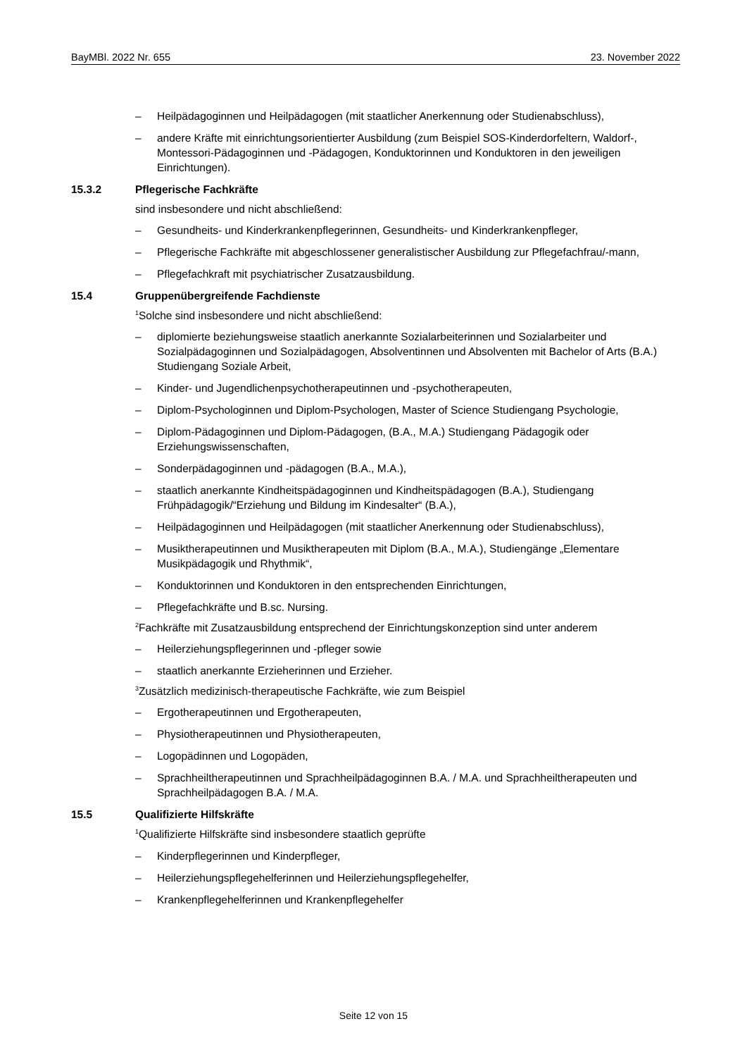BayMBl. 2022 Nr. 655 23. November 2022
– Heilpädagoginnen und Heilpädagogen (mit staatlicher Anerkennung oder Studienabschluss),
– andere Kräfte mit einrichtungsorientierter Ausbildung (zum Beispiel SOS-Kinderdorfeltern, Waldorf-, Montessori-Pädagoginnen und -Pädagogen, Konduktorinnen und Konduktoren in den jeweiligen Einrichtungen).
15.3.2 Pflegerische Fachkräfte
sind insbesondere und nicht abschließend:
– Gesundheits- und Kinderkrankenpflegerinnen, Gesundheits- und Kinderkrankenpfleger,
– Pflegerische Fachkräfte mit abgeschlossener generalistischer Ausbildung zur Pflegefachfrau/-mann,
– Pflegefachkraft mit psychiatrischer Zusatzausbildung.
15.4 Gruppenübergreifende Fachdienste
<sup>1</sup> Solche sind insbesondere und nicht abschließend:
– diplomierte beziehungsweise staatlich anerkannte Sozialarbeiterinnen und Sozialarbeiter und Sozialpädagoginnen und Sozialpädagogen, Absolventinnen und Absolventen mit Bachelor of Arts (B.A.) Studiengang Soziale Arbeit,
– Kinder- und Jugendlichenpsychotherapeutinnen und -psychotherapeuten,
– Diplom-Psychologinnen und Diplom-Psychologen, Master of Science Studiengang Psychologie,
– Diplom-Pädagoginnen und Diplom-Pädagogen, (B.A., M.A.) Studiengang Pädagogik oder Erziehungswissenschaften,
– Sonderpädagoginnen und -pädagogen (B.A., M.A.),
– staatlich anerkannte Kindheitspädagoginnen und Kindheitspädagogen (B.A.), Studiengang Frühpädagogik/“Erziehung und Bildung im Kindesalter“ (B.A.),
– Heilpädagoginnen und Heilpädagogen (mit staatlicher Anerkennung oder Studienabschluss),
– Musiktherapeutinnen und Musiktherapeuten mit Diplom (B.A., M.A.), Studiengänge „Elementare Musikpädagogik und Rhythmik“,
– Konduktorinnen und Konduktoren in den entsprechenden Einrichtungen,
– Pflegefachkräfte und B.sc. Nursing.
<sup>2</sup> Fachkräfte mit Zusatzausbildung entsprechend der Einrichtungskonzeption sind unter anderem
– Heilerziehungspflegerinnen und -pfleger sowie
– staatlich anerkannte Erzieherinnen und Erzieher.
<sup>3</sup> Zusätzlich medizinisch-therapeutische Fachkräfte, wie zum Beispiel
– Ergotherapeutinnen und Ergotherapeuten,
– Physiotherapeutinnen und Physiotherapeuten,
– Logopädinnen und Logopäden,
– Sprachheiltherapeutinnen und Sprachheilpädagoginnen B.A. / M.A. und Sprachheiltherapeuten und Sprachheilpädagogen B.A. / M.A.
15.5 Qualifizierte Hilfskräfte
<sup>1</sup> Qualifizierte Hilfskräfte sind insbesondere staatlich geprüfte
– Kinderpflegerinnen und Kinderpfleger,
– Heilerziehungspflegehelferinnen und Heilerziehungspflegehelfer,
– Krankenpflegehelferinnen und Krankenpflegehelfer
Seite 12 von 15